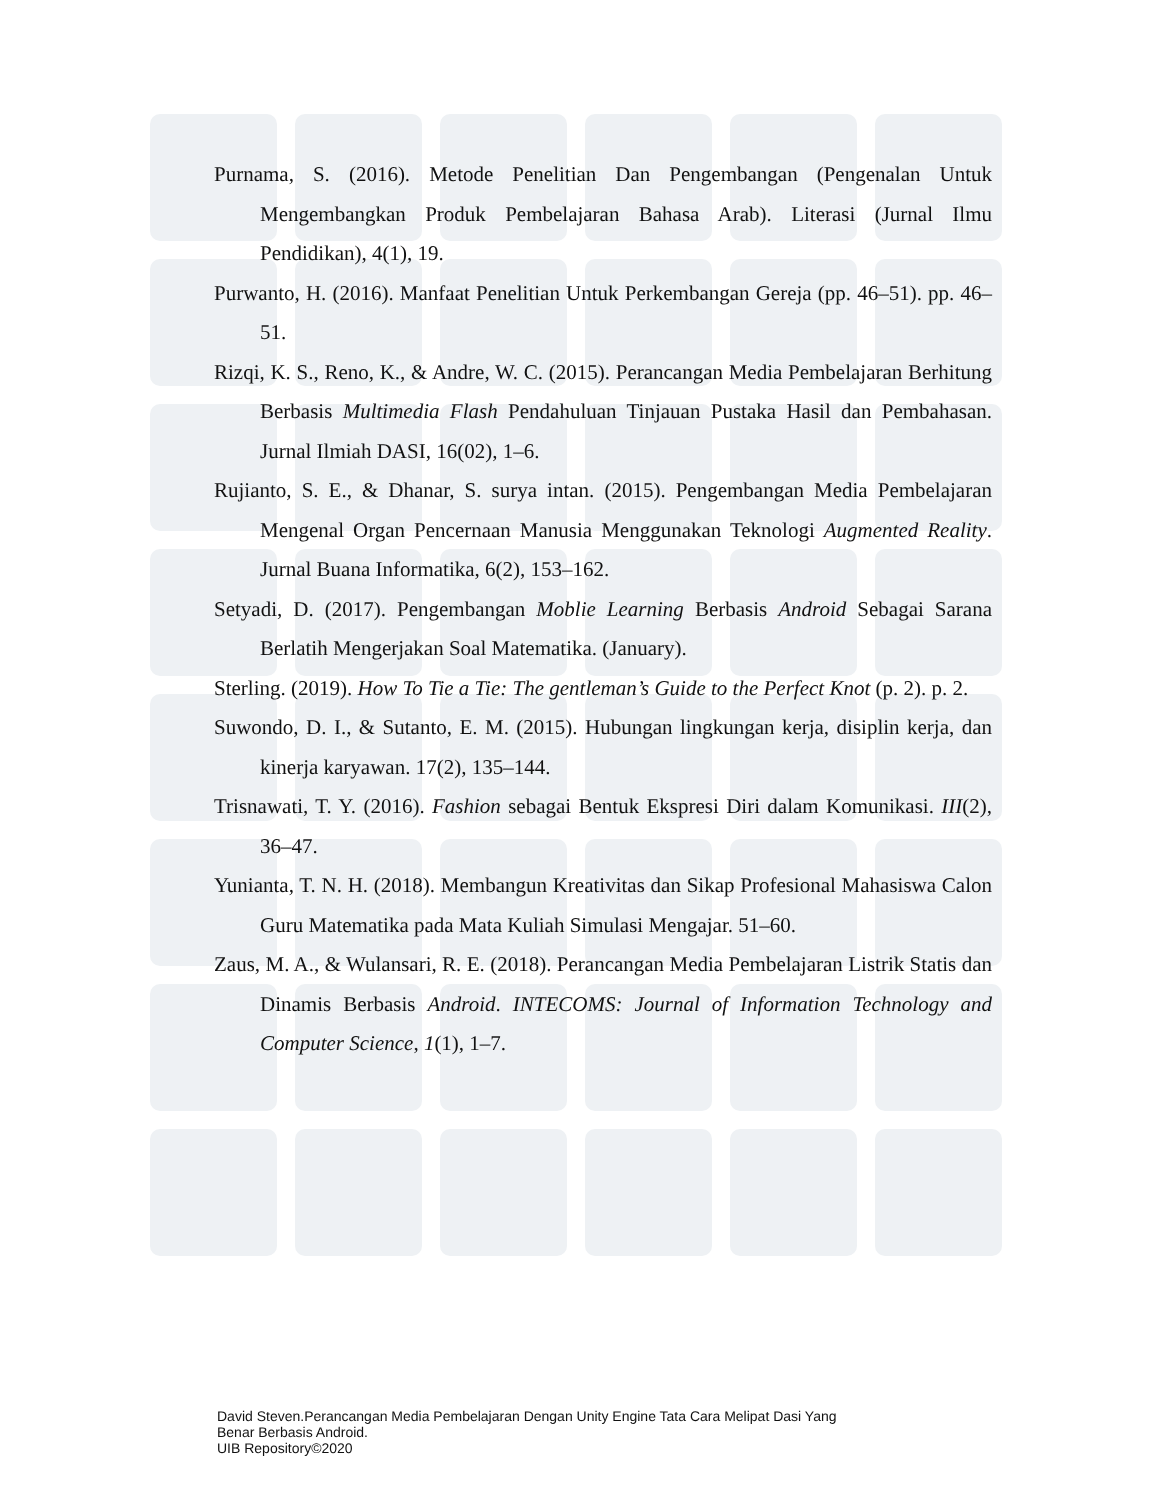Purnama, S. (2016). Metode Penelitian Dan Pengembangan (Pengenalan Untuk Mengembangkan Produk Pembelajaran Bahasa Arab). Literasi (Jurnal Ilmu Pendidikan), 4(1), 19.
Purwanto, H. (2016). Manfaat Penelitian Untuk Perkembangan Gereja (pp. 46–51). pp. 46–51.
Rizqi, K. S., Reno, K., & Andre, W. C. (2015). Perancangan Media Pembelajaran Berhitung Berbasis Multimedia Flash Pendahuluan Tinjauan Pustaka Hasil dan Pembahasan. Jurnal Ilmiah DASI, 16(02), 1–6.
Rujianto, S. E., & Dhanar, S. surya intan. (2015). Pengembangan Media Pembelajaran Mengenal Organ Pencernaan Manusia Menggunakan Teknologi Augmented Reality. Jurnal Buana Informatika, 6(2), 153–162.
Setyadi, D. (2017). Pengembangan Moblie Learning Berbasis Android Sebagai Sarana Berlatih Mengerjakan Soal Matematika. (January).
Sterling. (2019). How To Tie a Tie: The gentleman’s Guide to the Perfect Knot (p. 2). p. 2.
Suwondo, D. I., & Sutanto, E. M. (2015). Hubungan lingkungan kerja, disiplin kerja, dan kinerja karyawan. 17(2), 135–144.
Trisnawati, T. Y. (2016). Fashion sebagai Bentuk Ekspresi Diri dalam Komunikasi. III(2), 36–47.
Yunianta, T. N. H. (2018). Membangun Kreativitas dan Sikap Profesional Mahasiswa Calon Guru Matematika pada Mata Kuliah Simulasi Mengajar. 51–60.
Zaus, M. A., & Wulansari, R. E. (2018). Perancangan Media Pembelajaran Listrik Statis dan Dinamis Berbasis Android. INTECOMS: Journal of Information Technology and Computer Science, 1(1), 1–7.
David Steven.Perancangan Media Pembelajaran Dengan Unity Engine Tata Cara Melipat Dasi Yang
Benar Berbasis Android.
UIB Repository©2020